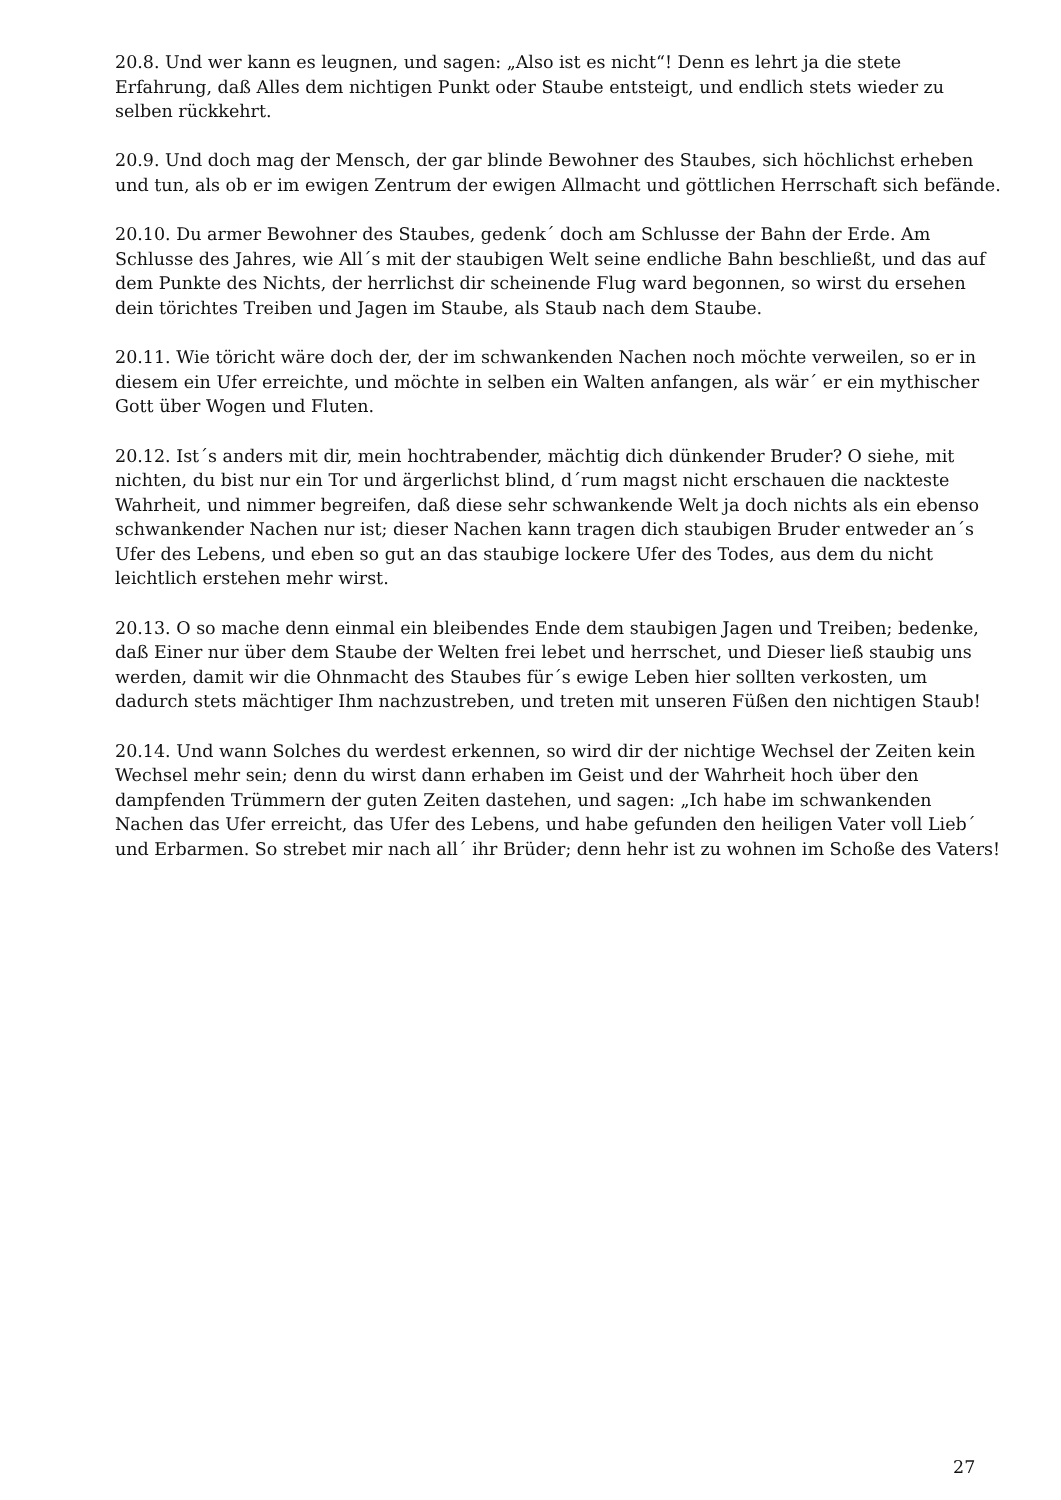20.8. Und wer kann es leugnen, und sagen: „Also ist es nicht“! Denn es lehrt ja die stete Erfahrung, daß Alles dem nichtigen Punkt oder Staube entsteigt, und endlich stets wieder zu selben rückkehrt.
20.9. Und doch mag der Mensch, der gar blinde Bewohner des Staubes, sich höchlichst erheben und tun, als ob er im ewigen Zentrum der ewigen Allmacht und göttlichen Herrschaft sich befände.
20.10. Du armer Bewohner des Staubes, gedenk´ doch am Schlusse der Bahn der Erde. Am Schlusse des Jahres, wie All´s mit der staubigen Welt seine endliche Bahn beschließt, und das auf dem Punkte des Nichts, der herrlichst dir scheinende Flug ward begonnen, so wirst du ersehen dein törichtes Treiben und Jagen im Staube, als Staub nach dem Staube.
20.11. Wie töricht wäre doch der, der im schwankenden Nachen noch möchte verweilen, so er in diesem ein Ufer erreichte, und möchte in selben ein Walten anfangen, als wär´ er ein mythischer Gott über Wogen und Fluten.
20.12. Ist´s anders mit dir, mein hochtrabender, mächtig dich dünkender Bruder? O siehe, mit nichten, du bist nur ein Tor und ärgerlichst blind, d´rum magst nicht erschauen die nackteste Wahrheit, und nimmer begreifen, daß diese sehr schwankende Welt ja doch nichts als ein ebenso schwankender Nachen nur ist; dieser Nachen kann tragen dich staubigen Bruder entweder an´s Ufer des Lebens, und eben so gut an das staubige lockere Ufer des Todes, aus dem du nicht leichtlich erstehen mehr wirst.
20.13. O so mache denn einmal ein bleibendes Ende dem staubigen Jagen und Treiben; bedenke, daß Einer nur über dem Staube der Welten frei lebet und herrschet, und Dieser ließ staubig uns werden, damit wir die Ohnmacht des Staubes für´s ewige Leben hier sollten verkosten, um dadurch stets mächtiger Ihm nachzustreben, und treten mit unseren Füßen den nichtigen Staub!
20.14. Und wann Solches du werdest erkennen, so wird dir der nichtige Wechsel der Zeiten kein Wechsel mehr sein; denn du wirst dann erhaben im Geist und der Wahrheit hoch über den dampfenden Trümmern der guten Zeiten dastehen, und sagen: „Ich habe im schwankenden Nachen das Ufer erreicht, das Ufer des Lebens, und habe gefunden den heiligen Vater voll Lieb´ und Erbarmen. So strebet mir nach all´ ihr Brüder; denn hehr ist zu wohnen im Schoße des Vaters!
27